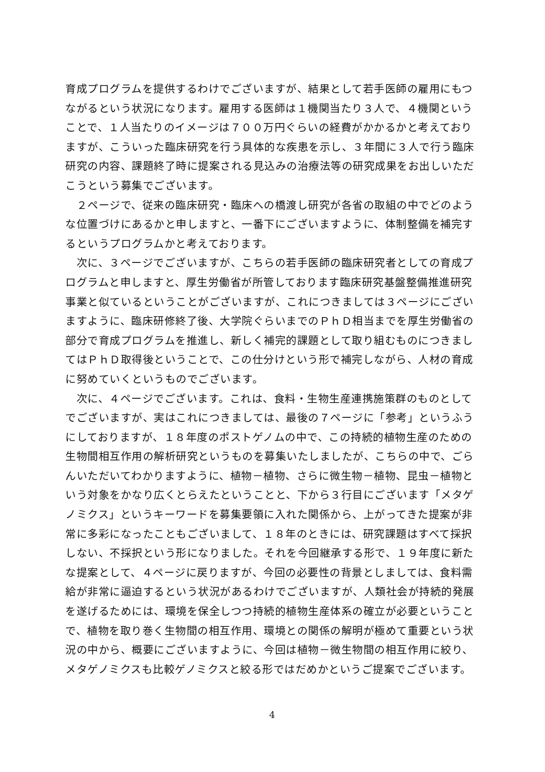育成プログラムを提供するわけでございますが、結果として若手医師の雇用にもつながるという状況になります。雇用する医師は１機関当たり３人で、４機関ということで、１人当たりのイメージは７００万円ぐらいの経費がかかるかと考えておりますが、こういった臨床研究を行う具体的な疾患を示し、３年間に３人で行う臨床研究の内容、課題終了時に提案される見込みの治療法等の研究成果をお出しいただこうという募集でございます。
　２ページで、従来の臨床研究・臨床への橋渡し研究が各省の取組の中でどのような位置づけにあるかと申しますと、一番下にございますように、体制整備を補完するというプログラムかと考えております。
　次に、３ページでございますが、こちらの若手医師の臨床研究者としての育成プログラムと申しますと、厚生労働省が所管しております臨床研究基盤整備推進研究事業と似ているということがございますが、これにつきましては３ページにございますように、臨床研修終了後、大学院ぐらいまでのＰｈＤ相当までを厚生労働省の部分で育成プログラムを推進し、新しく補完的課題として取り組むものにつきましてはＰｈＤ取得後ということで、この仕分けという形で補完しながら、人材の育成に努めていくというものでございます。
　次に、４ページでございます。これは、食料・生物生産連携施策群のものとしてでございますが、実はこれにつきましては、最後の７ページに「参考」というふうにしておりますが、１８年度のポストゲノムの中で、この持続的植物生産のための生物間相互作用の解析研究というものを募集いたしましたが、こちらの中で、ごらんいただいてわかりますように、植物－植物、さらに微生物－植物、昆虫－植物という対象をかなり広くとらえたということと、下から３行目にございます「メタゲノミクス」というキーワードを募集要領に入れた関係から、上がってきた提案が非常に多彩になったこともございまして、１８年のときには、研究課題はすべて採択しない、不採択という形になりました。それを今回継承する形で、１９年度に新たな提案として、４ページに戻りますが、今回の必要性の背景としましては、食料需給が非常に逼迫するという状況があるわけでございますが、人類社会が持続的発展を遂げるためには、環境を保全しつつ持続的植物生産体系の確立が必要ということで、植物を取り巻く生物間の相互作用、環境との関係の解明が極めて重要という状況の中から、概要にございますように、今回は植物－微生物間の相互作用に絞り、メタゲノミクスも比較ゲノミクスと絞る形ではだめかというご提案でございます。
4